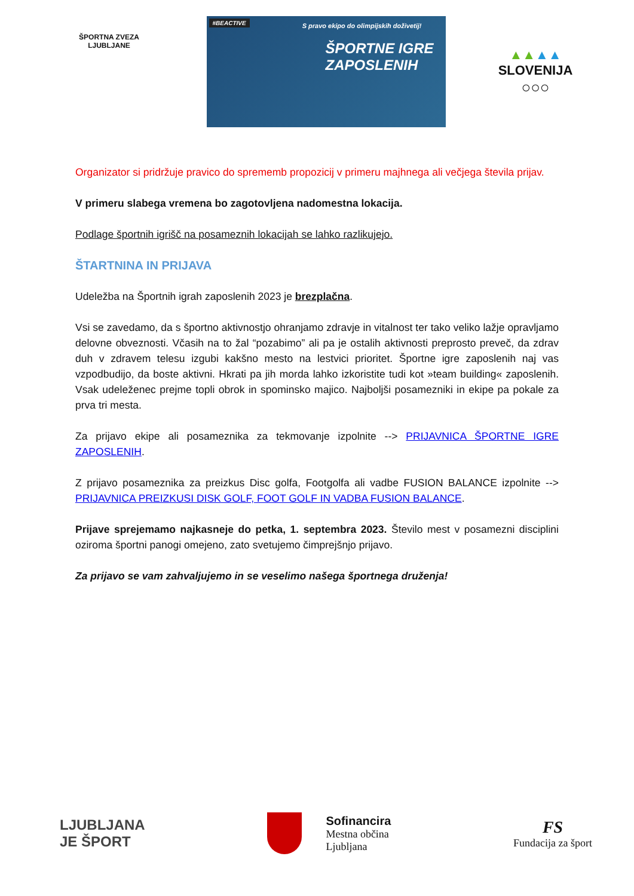ŠPORTNA ZVEZA LJUBLJANE
#BEACTIVE
S pravo ekipo do olimpijskih doživetij!
ŠPORTNE IGRE
ZAPOSLENIH
▲▲▲▲
SLOVENIJA
○○○
Organizator si pridržuje pravico do sprememb propozicij v primeru majhnega ali večjega števila prijav.
V primeru slabega vremena bo zagotovljena nadomestna lokacija.
Podlage športnih igrišč na posameznih lokacijah se lahko razlikujejo.
ŠTARTNINA IN PRIJAVA
Udeležba na Športnih igrah zaposlenih 2023 je brezplačna.
Vsi se zavedamo, da s športno aktivnostjo ohranjamo zdravje in vitalnost ter tako veliko lažje opravljamo delovne obveznosti. Včasih na to žal “pozabimo” ali pa je ostalih aktivnosti preprosto preveč, da zdrav duh v zdravem telesu izgubi kakšno mesto na lestvici prioritet. Športne igre zaposlenih naj vas vzpodbudijo, da boste aktivni. Hkrati pa jih morda lahko izkoristite tudi kot »team building« zaposlenih. Vsak udeleženec prejme topli obrok in spominsko majico. Najboljši posamezniki in ekipe pa pokale za prva tri mesta.
Za prijavo ekipe ali posameznika za tekmovanje izpolnite --> PRIJAVNICA ŠPORTNE IGRE ZAPOSLENIH.
Z prijavo posameznika za preizkus Disc golfa, Footgolfa ali vadbe FUSION BALANCE izpolnite --> PRIJAVNICA PREIZKUSI DISK GOLF, FOOT GOLF IN VADBA FUSION BALANCE.
Prijave sprejemamo najkasneje do petka, 1. septembra 2023. Število mest v posamezni disciplini oziroma športni panogi omejeno, zato svetujemo čimprejšnjo prijavo.
Za prijavo se vam zahvaljujemo in se veselimo našega športnega druženja!
LJUBLJANA
JE ŠPORT
Sofinancira
Mestna občina
Ljubljana
FS
Fundacija za šport